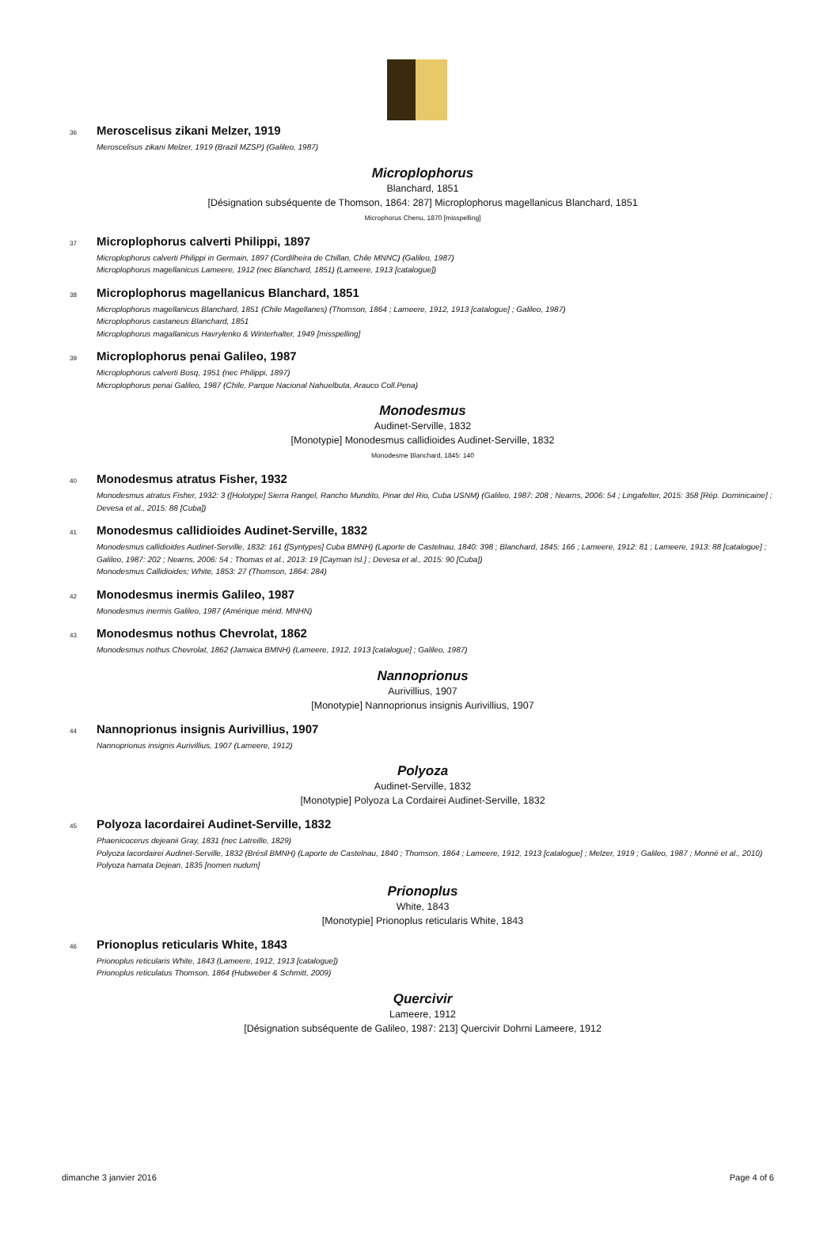36 Meroscelisus zikani Melzer, 1919
Meroscelisus zikani Melzer, 1919 (Brazil MZSP) (Galileo, 1987)
Microplophorus
Blanchard, 1851
[Désignation subséquente de Thomson, 1864: 287] Microplophorus magellanicus Blanchard, 1851
Microphorus Chenu, 1870 [misspelling]
37 Microplophorus calverti Philippi, 1897
Microplophorus calverti Philippi in Germain, 1897 (Cordilheira de Chillan, Chile MNNC) (Galileo, 1987)
Microplophorus magellanicus Lameere, 1912 (nec Blanchard, 1851) (Lameere, 1913 [catalogue])
38 Microplophorus magellanicus Blanchard, 1851
Microplophorus magellanicus Blanchard, 1851 (Chile Magellanes) (Thomson, 1864 ; Lameere, 1912, 1913 [catalogue] ; Galileo, 1987)
Microplophorus castaneus Blanchard, 1851
Microplophorus magallanicus Havrylenko & Winterhalter, 1949 [misspelling]
39 Microplophorus penai Galileo, 1987
Microplophorus calverti Bosq, 1951 (nec Philippi, 1897)
Microplophorus penai Galileo, 1987 (Chile, Parque Nacional Nahuelbuta, Arauco Coll.Pena)
Monodesmus
Audinet-Serville, 1832
[Monotypie] Monodesmus callidioides Audinet-Serville, 1832
Monodesme Blanchard, 1845: 140
40 Monodesmus atratus Fisher, 1932
Monodesmus atratus Fisher, 1932: 3 ([Holotype] Sierra Rangel, Rancho Mundito, Pinar del Rio, Cuba USNM) (Galileo, 1987: 208 ; Nearns, 2006: 54 ; Lingafelter, 2015: 358 [Rép. Dominicaine] ; Devesa et al., 2015: 88 [Cuba])
41 Monodesmus callidioides Audinet-Serville, 1832
Monodesmus callidioides Audinet-Serville, 1832: 161 ([Syntypes] Cuba BMNH) (Laporte de Castelnau, 1840: 398 ; Blanchard, 1845: 166 ; Lameere, 1912: 81 ; Lameere, 1913: 88 [catalogue] ; Galileo, 1987: 202 ; Nearns, 2006: 54 ; Thomas et al., 2013: 19 [Cayman Isl.] ; Devesa et al., 2015: 90 [Cuba])
Monodesmus Callidioides; White, 1853: 27 (Thomson, 1864: 284)
42 Monodesmus inermis Galileo, 1987
Monodesmus inermis Galileo, 1987 (Amérique mérid. MNHN)
43 Monodesmus nothus Chevrolat, 1862
Monodesmus nothus Chevrolat, 1862 (Jamaica BMNH) (Lameere, 1912, 1913 [catalogue] ; Galileo, 1987)
Nannoprionus
Aurivillius, 1907
[Monotypie] Nannoprionus insignis Aurivillius, 1907
44 Nannoprionus insignis Aurivillius, 1907
Nannoprionus insignis Aurivillius, 1907 (Lameere, 1912)
Polyoza
Audinet-Serville, 1832
[Monotypie] Polyoza La Cordairei Audinet-Serville, 1832
45 Polyoza lacordairei Audinet-Serville, 1832
Phaenicocerus dejeanii Gray, 1831 (nec Latreille, 1829)
Polyoza lacordairei Audinet-Serville, 1832 (Brésil BMNH) (Laporte de Castelnau, 1840 ; Thomson, 1864 ; Lameere, 1912, 1913 [catalogue] ; Melzer, 1919 ; Galileo, 1987 ; Monné et al., 2010)
Polyoza hamata Dejean, 1835 [nomen nudum]
Prionoplus
White, 1843
[Monotypie] Prionoplus reticularis White, 1843
46 Prionoplus reticularis White, 1843
Prionoplus reticularis White, 1843 (Lameere, 1912, 1913 [catalogue])
Prionoplus reticulatus Thomson, 1864 (Hubweber & Schmitt, 2009)
Quercivir
Lameere, 1912
[Désignation subséquente de Galileo, 1987: 213] Quercivir Dohrni Lameere, 1912
dimanche 3 janvier 2016 Page 4 of 6